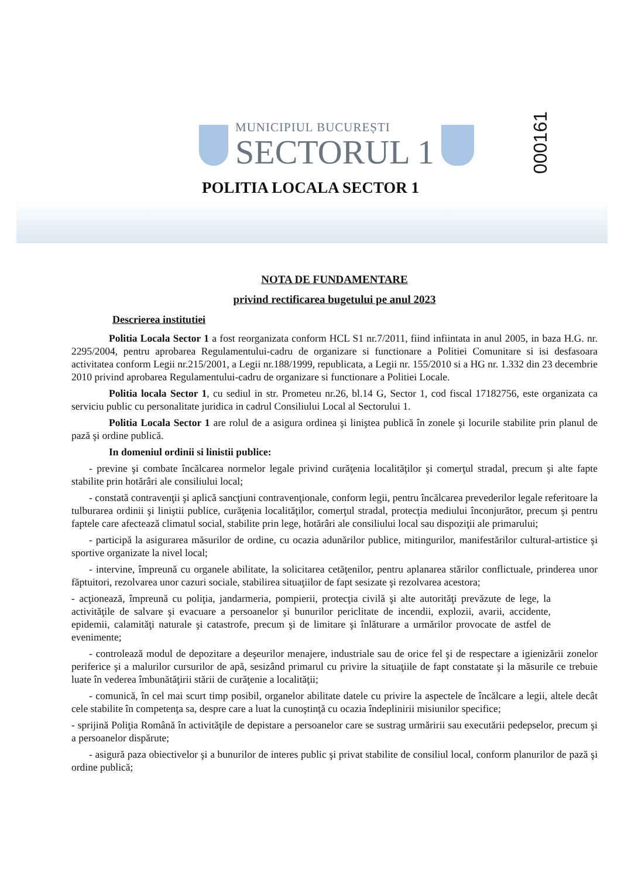MUNICIPIUL BUCUREȘTI
SECTORUL 1
000161
POLITIA LOCALA SECTOR 1
NOTA DE FUNDAMENTARE
privind rectificarea bugetului pe anul 2023
Descrierea institutiei
Politia Locala Sector 1 a fost reorganizata conform HCL S1 nr.7/2011, fiind infiintata in anul 2005, in baza H.G. nr. 2295/2004, pentru aprobarea Regulamentului-cadru de organizare si functionare a Politiei Comunitare si isi desfasoara activitatea conform Legii nr.215/2001, a Legii nr.188/1999, republicata, a Legii nr. 155/2010 si a HG nr. 1.332 din 23 decembrie 2010 privind aprobarea Regulamentului-cadru de organizare si functionare a Politiei Locale.
Politia locala Sector 1, cu sediul in str. Prometeu nr.26, bl.14 G, Sector 1, cod fiscal 17182756, este organizata ca serviciu public cu personalitate juridica in cadrul Consiliului Local al Sectorului 1.
Politia Locala Sector 1 are rolul de a asigura ordinea şi liniştea publică în zonele şi locurile stabilite prin planul de pază şi ordine publică.
In domeniul ordinii si linistii publice:
- previne şi combate încălcarea normelor legale privind curăţenia localităţilor şi comerţul stradal, precum şi alte fapte stabilite prin hotărâri ale consiliului local;
- constată contravenţii şi aplică sancţiuni contravenţionale, conform legii, pentru încălcarea prevederilor legale referitoare la tulburarea ordinii şi liniştii publice, curăţenia localităţilor, comerţul stradal, protecţia mediului înconjurător, precum şi pentru faptele care afectează climatul social, stabilite prin lege, hotărâri ale consiliului local sau dispoziţii ale primarului;
- participă la asigurarea măsurilor de ordine, cu ocazia adunărilor publice, mitingurilor, manifestărilor cultural-artistice şi sportive organizate la nivel local;
- intervine, împreună cu organele abilitate, la solicitarea cetăţenilor, pentru aplanarea stărilor conflictuale, prinderea unor făptuitori, rezolvarea unor cazuri sociale, stabilirea situaţiilor de fapt sesizate şi rezolvarea acestora;
- acţionează, împreună cu poliţia, jandarmeria, pompierii, protecţia civilă şi alte autorităţi prevăzute de lege, la activităţile de salvare şi evacuare a persoanelor şi bunurilor periclitate de incendii, explozii, avarii, accidente, epidemii, calamităţi naturale şi catastrofe, precum şi de limitare şi înlăturare a urmărilor provocate de astfel de evenimente;
- controlează modul de depozitare a deşeurilor menajere, industriale sau de orice fel şi de respectare a igienizării zonelor periferice şi a malurilor cursurilor de apă, sesizând primarul cu privire la situaţiile de fapt constatate şi la măsurile ce trebuie luate în vederea îmbunătăţirii stării de curăţenie a localităţii;
- comunică, în cel mai scurt timp posibil, organelor abilitate datele cu privire la aspectele de încălcare a legii, altele decât cele stabilite în competenţa sa, despre care a luat la cunoştinţă cu ocazia îndeplinirii misiunilor specifice;
- sprijină Poliţia Română în activităţile de depistare a persoanelor care se sustrag urmăririi sau executării pedepselor, precum şi a persoanelor dispărute;
- asigură paza obiectivelor şi a bunurilor de interes public şi privat stabilite de consiliul local, conform planurilor de pază şi ordine publică;